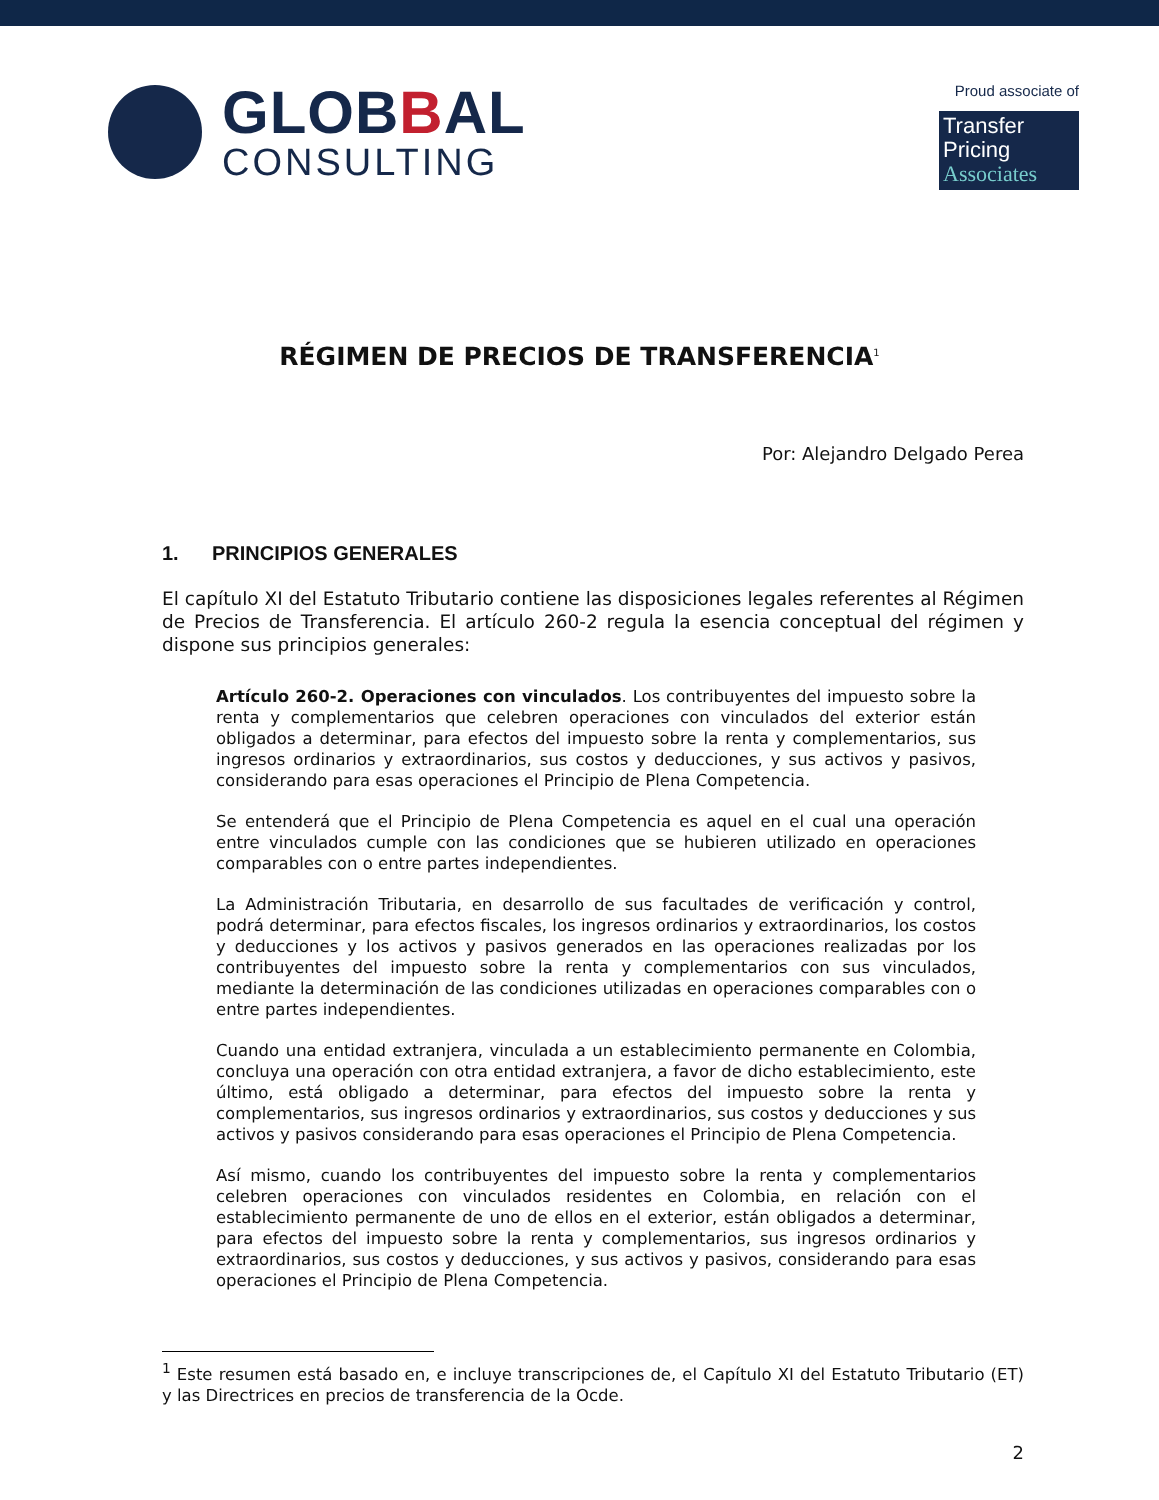GLOBBAL
CONSULTING
Proud associate of
Transfer Pricing
Associates
RÉGIMEN DE PRECIOS DE TRANSFERENCIA<sup>1</sup>
Por: Alejandro Delgado Perea
1. PRINCIPIOS GENERALES
El capítulo XI del Estatuto Tributario contiene las disposiciones legales referentes al Régimen de Precios de Transferencia. El artículo 260-2 regula la esencia conceptual del régimen y dispone sus principios generales:
Artículo 260-2. Operaciones con vinculados. Los contribuyentes del impuesto sobre la renta y complementarios que celebren operaciones con vinculados del exterior están obligados a determinar, para efectos del impuesto sobre la renta y complementarios, sus ingresos ordinarios y extraordinarios, sus costos y deducciones, y sus activos y pasivos, considerando para esas operaciones el Principio de Plena Competencia.
Se entenderá que el Principio de Plena Competencia es aquel en el cual una operación entre vinculados cumple con las condiciones que se hubieren utilizado en operaciones comparables con o entre partes independientes.
La Administración Tributaria, en desarrollo de sus facultades de verificación y control, podrá determinar, para efectos fiscales, los ingresos ordinarios y extraordinarios, los costos y deducciones y los activos y pasivos generados en las operaciones realizadas por los contribuyentes del impuesto sobre la renta y complementarios con sus vinculados, mediante la determinación de las condiciones utilizadas en operaciones comparables con o entre partes independientes.
Cuando una entidad extranjera, vinculada a un establecimiento permanente en Colombia, concluya una operación con otra entidad extranjera, a favor de dicho establecimiento, este último, está obligado a determinar, para efectos del impuesto sobre la renta y complementarios, sus ingresos ordinarios y extraordinarios, sus costos y deducciones y sus activos y pasivos considerando para esas operaciones el Principio de Plena Competencia.
Así mismo, cuando los contribuyentes del impuesto sobre la renta y complementarios celebren operaciones con vinculados residentes en Colombia, en relación con el establecimiento permanente de uno de ellos en el exterior, están obligados a determinar, para efectos del impuesto sobre la renta y complementarios, sus ingresos ordinarios y extraordinarios, sus costos y deducciones, y sus activos y pasivos, considerando para esas operaciones el Principio de Plena Competencia.
<sup>1</sup> Este resumen está basado en, e incluye transcripciones de, el Capítulo XI del Estatuto Tributario (ET) y las Directrices en precios de transferencia de la Ocde.
2